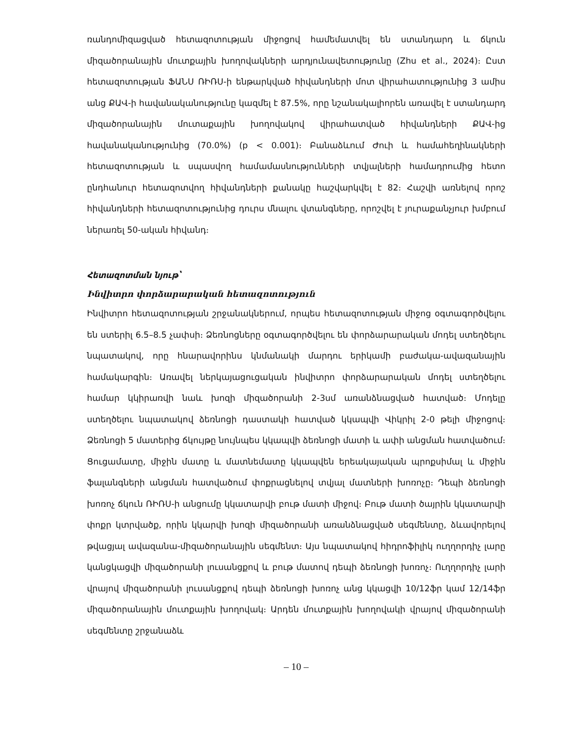ռանդոմիզացված հետազոտության միջոցով համեմատվել են ստանդարդ և ճկուն միզածորանային մուտքային խողովակների արդյունավետությունը (Zhu et al., 2024)։ Ըստ հետազոտության ՖԱՆՍ ՌԻՌՍ-ի ենթարկված հիվանդների մոտ վիրահատությունից 3 ամիս անց ՔԱՎ-ի հավանականությունը կազմել է 87.5%, որը նշանակալիորեն առավել է ստանդարդ միզածորանային մուտաքային խողովակով վիրահատված հիվանդների ՔԱՎ-ից հավանականությունից (70.0%) (p < 0.001)։ Բանաձևում Ժուի և համահեղինակների հետազոտության և սպասվող համամասնությունների տվյալների համադրումից հետո ընդհանուր հետազոտվող հիվանդների քանակը հաշվարկվել է 82։ Հաշվի առնելով որոշ հիվանդների հետազոտությունից դուրս մնալու վտանգները, որոշվել է յուրաքանչյուր խմբում ներառել 50-ական հիվանդ։
Հետազոտման նյութ՝
Ինվիտրո փորձարարական հետազոտություն
Ինվիտրո հետազոտության շրջանակներում, որպես հետազոտության միջոց օգտագործվելու են ստերիլ 6.5–8.5 չափսի։ Ձեռնոցները օգտագործվելու են փորձարարական մոդել ստեղծելու նպատակով, որը հնարավորինս կնմանակի մարդու երիկամի բաժակա-ավազանային համակարգին։ Առավել ներկայացուցական ինվիտրո փորձարարական մոդել ստեղծելու համար կկիրառվի նաև խոզի միզածորանի 2-3սմ առանձնացված հատված։ Մոդելը ստեղծելու նպատակով ձեռնոցի դաստակի հատված կկապվի Վիկրիլ 2-0 թելի միջոցով։ Ձեռնոցի 5 մատերից ճկույթը նույնպես կկապվի ձեռնոցի մատի և ափի անցման հատվածում։ Ցուցամատը, միջին մատը և մատնեմատը կկապվեն երեակայական պրոքսիմալ և միջին ֆալանգների անցման հատվածում փոքրացնելով տվյալ մատների խոռոչը։ Դեպի ձեռնոցի խոռոչ ճկուն ՌԻՌՍ-ի անցումը կկատարվի բութ մատի միջով։ Բութ մատի ծայրին կկատարվի փոքր կտրվածք, որին կկարվի խոզի միզածորանի առանձնացված սեգմենտը, ձևավորելով թվացյալ ավազանա-միզածորանային սեգմենտ։ Այս նպատակով հիդրոֆիլիկ ուղղորդիչ լարը կանցկացվի միզածորանի լուսանցքով և բութ մատով դեպի ձեռնոցի խոռոչ։ Ուղղորդիչ լարի վրայով միզածորանի լուսանցքով դեպի ձեռնոցի խոռոչ անց կկացվի 10/12ֆր կամ 12/14ֆր միզածորանային մուտքային խողովակ։ Արդեն մուտքային խողովակի վրայով միզածորանի սեգմենտը շրջանաձև
– 10 –